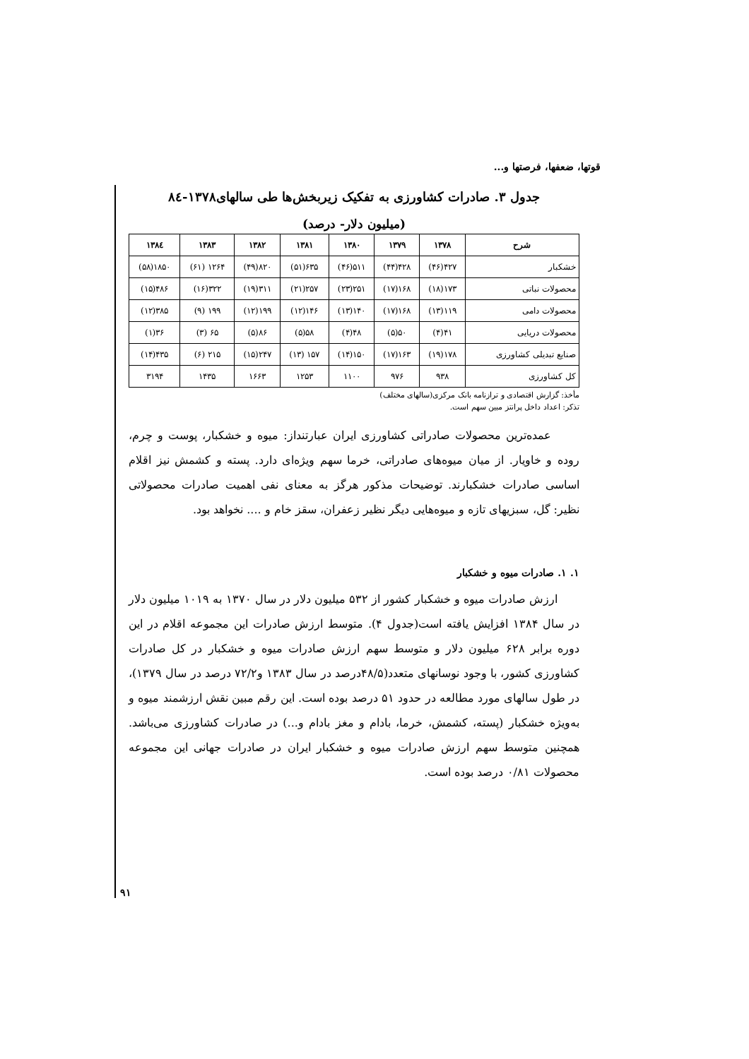قوتها، ضعفها، فرصتها و...
جدول ۳. صادرات کشاورزی به تفکیک زیربخش‌ها طی سالهای۱۳۷۸-۸٤
(میلیون دلار- درصد)
| شرح | ۱۳۷۸ | ۱۳۷۹ | ۱۳۸۰ | ۱۳۸۱ | ۱۳۸۲ | ۱۳۸۳ | ۱۳۸٤ |
| --- | --- | --- | --- | --- | --- | --- | --- |
| خشکبار | ۴۲۷(۴۶) | ۴۲۸(۴۴) | ۵۱۱(۴۶) | ۶۳۵(۵۱) | ۸۲۰(۴۹) | ۱۲۶۴ (۶۱) | ۱۸۵۰(۵۸) |
| محصولات نباتی | ۱۷۳(۱۸) | ۱۶۸(۱۷) | ۲۵۱(۲۳) | ۲۵۷(۲۱) | ۳۱۱(۱۹) | ۳۲۲(۱۶) | ۴۸۶(۱۵) |
| محصولات دامی | ۱۱۹(۱۳) | ۱۶۸(۱۷) | ۱۴۰(۱۳) | ۱۴۶(۱۲) | ۱۹۹(۱۲) | ۱۹۹ (۹) | ۳۸۵(۱۲) |
| محصولات دریایی | ۴۱(۴) | ۵۰(۵) | ۴۸(۴) | ۵۸(۵) | ۸۶(۵) | ۶۵ (۳) | ۳۶(۱) |
| صنایع تبدیلی کشاورزی | ۱۷۸(۱۹) | ۱۶۳(۱۷) | ۱۵۰(۱۴) | ۱۵۷ (۱۳) | ۲۴۷(۱۵) | ۲۱۵ (۶) | ۴۳۵(۱۴) |
| کل کشاورزی | ۹۳۸ | ۹۷۶ | ۱۱۰۰ | ۱۲۵۳ | ۱۶۶۳ | ۱۴۳۵ | ۳۱۹۴ |
مأخذ: گزارش اقتصادی و ترازنامه بانک مرکزی(سالهای مختلف)
تذکر: اعداد داخل پرانتز مبین سهم است.
عمده‌ترین محصولات صادراتی کشاورزی ایران عبارتنداز: میوه و خشکبار، پوست و چرم، روده و خاویار. از میان میوه‌های صادراتی، خرما سهم ویژه‌ای دارد. پسته و کشمش نیز اقلام اساسی صادرات خشکبارند. توضیحات مذکور هرگز به معنای نفی اهمیت صادرات محصولاتی نظیر: گل، سبزیهای تازه و میوه‌هایی دیگر نظیر زعفران، سقز خام و .... نخواهد بود.
۱. ۱. صادرات میوه و خشکبار
ارزش صادرات میوه و خشکبار کشور از ۵۳۲ میلیون دلار در سال ۱۳۷۰ به ۱۰۱۹ میلیون دلار در سال ۱۳۸۴ افزایش یافته است(جدول ۴). متوسط ارزش صادرات این مجموعه اقلام در این دوره برابر ۶۲۸ میلیون دلار و متوسط سهم ارزش صادرات میوه و خشکبار در کل صادرات کشاورزی کشور، با وجود نوسانهای متعدد(۴۸/۵درصد در سال ۱۳۸۳ و۷۲/۲ درصد در سال ۱۳۷۹)، در طول سالهای مورد مطالعه در حدود ۵۱ درصد بوده است. این رقم مبین نقش ارزشمند میوه و به‌ویژه خشکبار (پسته، کشمش، خرما، بادام و مغز بادام و...) در صادرات کشاورزی می‌باشد. همچنین متوسط سهم ارزش صادرات میوه و خشکبار ایران در صادرات جهانی این مجموعه محصولات ۰/۸۱ درصد بوده است.
۹۱